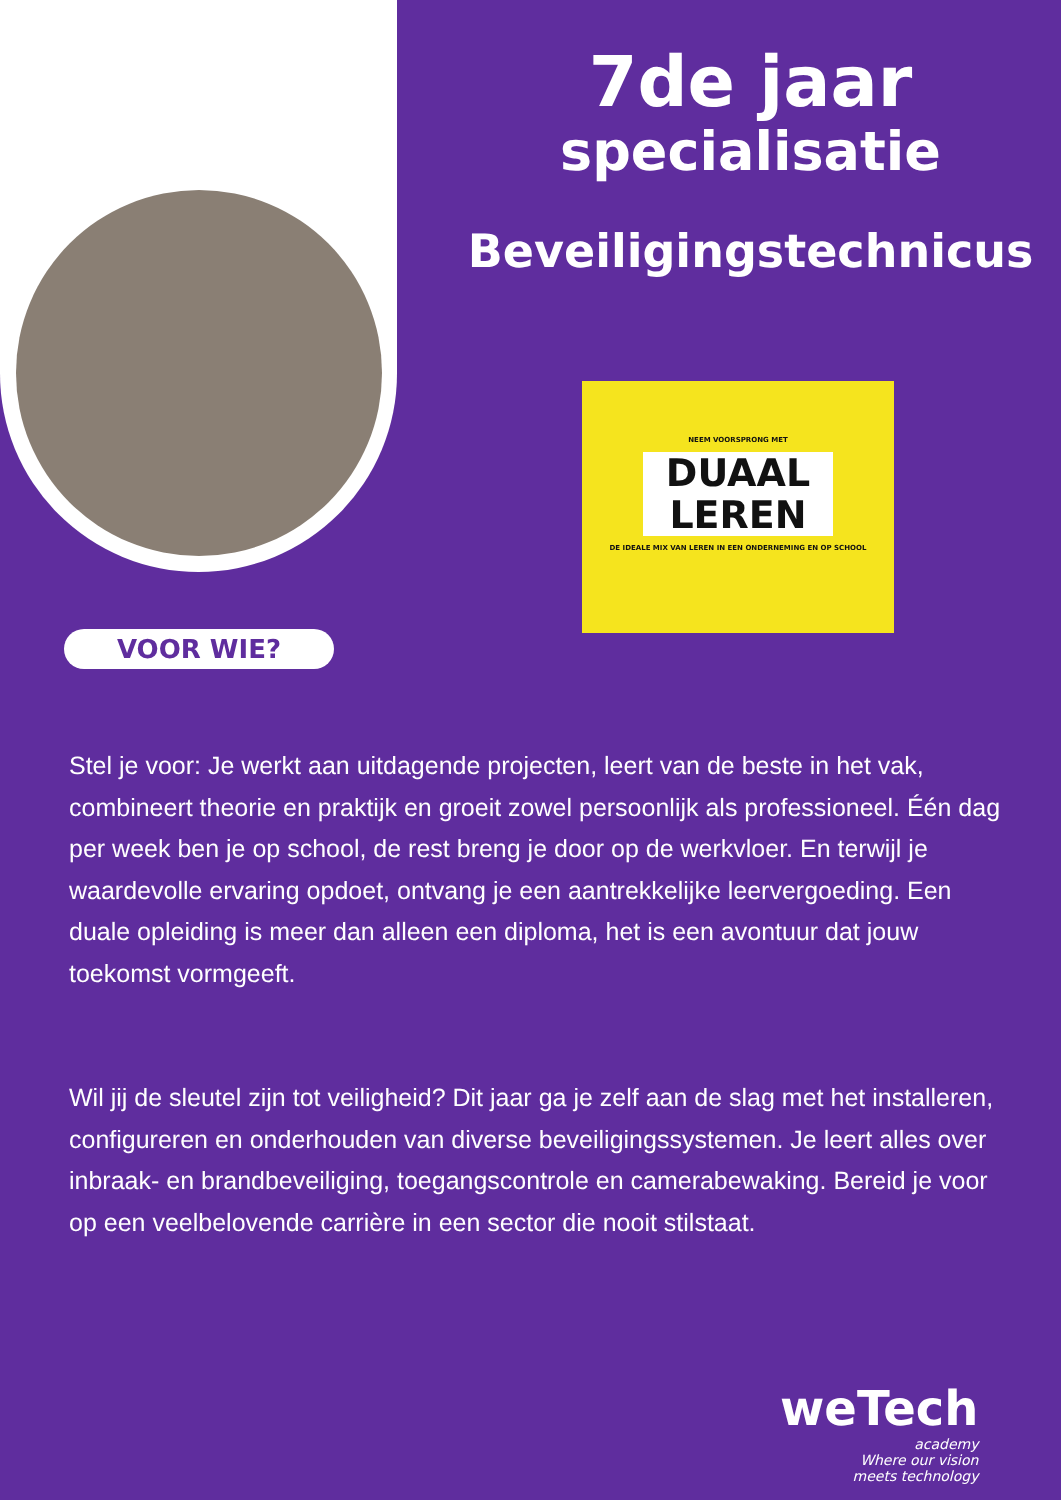7de jaar
specialisatie
Beveiligingstechnicus
NEEM VOORSPRONG MET
DUAAL LEREN
DE IDEALE MIX VAN LEREN IN EEN ONDERNEMING EN OP SCHOOL
VOOR WIE?
Stel je voor: Je werkt aan uitdagende projecten, leert van de beste in het vak, combineert theorie en praktijk en groeit zowel persoonlijk als professioneel. Één dag per week ben je op school, de rest breng je door op de werkvloer. En terwijl je waardevolle ervaring opdoet, ontvang je een aantrekkelijke leervergoeding. Een duale opleiding is meer dan alleen een diploma, het is een avontuur dat jouw toekomst vormgeeft.
Wil jij de sleutel zijn tot veiligheid? Dit jaar ga je zelf aan de slag met het installeren, configureren en onderhouden van diverse beveiligingssystemen. Je leert alles over inbraak- en brandbeveiliging, toegangscontrole en camerabewaking. Bereid je voor op een veelbelovende carrière in een sector die nooit stilstaat.
weTech
academy
Where our vision
meets technology